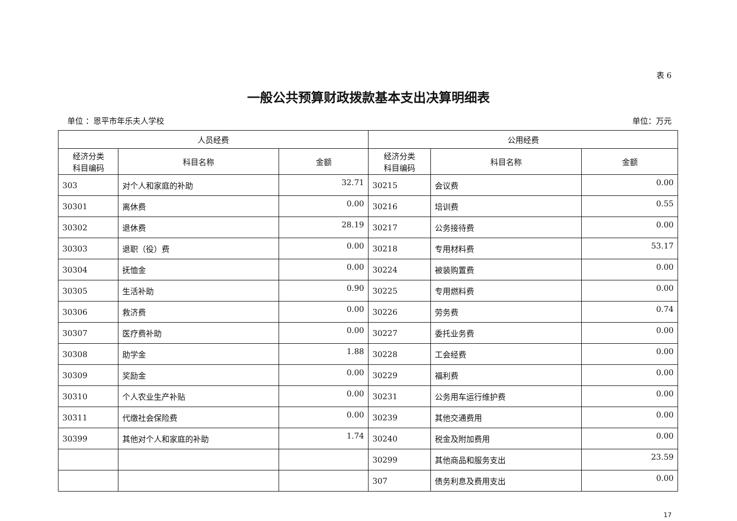表 6
一般公共预算财政拨款基本支出决算明细表
单位 ：恩平市年乐夫人学校 单位：万元
| 人员经费 | | | 公用经费 | | |
| --- | --- | --- | --- | --- | --- |
| 经济分类 科目编码 | 科目名称 | 金额 | 经济分类 科目编码 | 科目名称 | 金额 |
| 303 | 对个人和家庭的补助 | 32.71 | 30215 | 会议费 | 0.00 |
| 30301 | 离休费 | 0.00 | 30216 | 培训费 | 0.55 |
| 30302 | 退休费 | 28.19 | 30217 | 公务接待费 | 0.00 |
| 30303 | 退职（役）费 | 0.00 | 30218 | 专用材料费 | 53.17 |
| 30304 | 抚恤金 | 0.00 | 30224 | 被装购置费 | 0.00 |
| 30305 | 生活补助 | 0.90 | 30225 | 专用燃料费 | 0.00 |
| 30306 | 救济费 | 0.00 | 30226 | 劳务费 | 0.74 |
| 30307 | 医疗费补助 | 0.00 | 30227 | 委托业务费 | 0.00 |
| 30308 | 助学金 | 1.88 | 30228 | 工会经费 | 0.00 |
| 30309 | 奖励金 | 0.00 | 30229 | 福利费 | 0.00 |
| 30310 | 个人农业生产补贴 | 0.00 | 30231 | 公务用车运行维护费 | 0.00 |
| 30311 | 代缴社会保险费 | 0.00 | 30239 | 其他交通费用 | 0.00 |
| 30399 | 其他对个人和家庭的补助 | 1.74 | 30240 | 税金及附加费用 | 0.00 |
| | | | 30299 | 其他商品和服务支出 | 23.59 |
| | | | 307 | 债务利息及费用支出 | 0.00 |
17